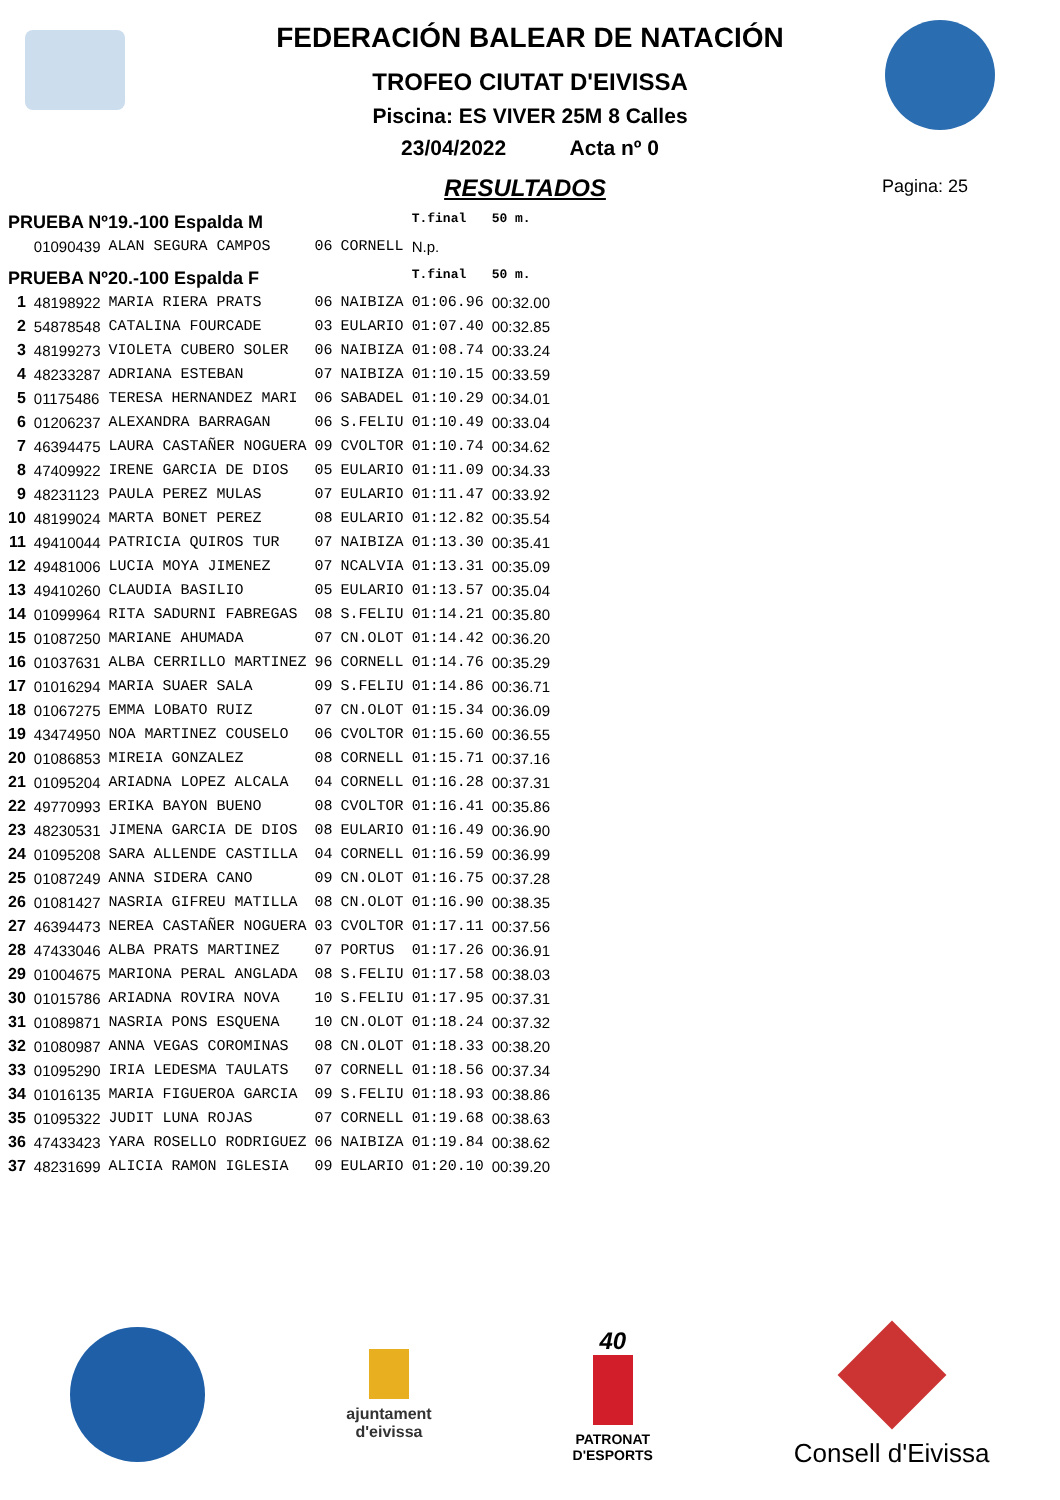FEDERACIÓN BALEAR DE NATACIÓN
TROFEO CIUTAT D'EIVISSA
Piscina: ES VIVER 25M 8 Calles
23/04/2022 Acta nº 0
RESULTADOS
Pagina: 25
| PRUEBA Nº19.-100 Espalda M | | | | | T.final | 50 m. |
| | 01090439 | ALAN SEGURA CAMPOS | 06 | CORNELL | N.p. | |
| PRUEBA Nº20.-100 Espalda F | | | | | T.final | 50 m. |
| 1 | 48198922 | MARIA RIERA PRATS | 06 | NAIBIZA | 01:06.96 | 00:32.00 |
| 2 | 54878548 | CATALINA FOURCADE | 03 | EULARIO | 01:07.40 | 00:32.85 |
| 3 | 48199273 | VIOLETA CUBERO SOLER | 06 | NAIBIZA | 01:08.74 | 00:33.24 |
| 4 | 48233287 | ADRIANA ESTEBAN | 07 | NAIBIZA | 01:10.15 | 00:33.59 |
| 5 | 01175486 | TERESA HERNANDEZ MARI | 06 | SABADEL | 01:10.29 | 00:34.01 |
| 6 | 01206237 | ALEXANDRA BARRAGAN | 06 | S.FELIU | 01:10.49 | 00:33.04 |
| 7 | 46394475 | LAURA CASTAÑER NOGUERA | 09 | CVOLTOR | 01:10.74 | 00:34.62 |
| 8 | 47409922 | IRENE GARCIA DE DIOS | 05 | EULARIO | 01:11.09 | 00:34.33 |
| 9 | 48231123 | PAULA PEREZ MULAS | 07 | EULARIO | 01:11.47 | 00:33.92 |
| 10 | 48199024 | MARTA BONET PEREZ | 08 | EULARIO | 01:12.82 | 00:35.54 |
| 11 | 49410044 | PATRICIA QUIROS TUR | 07 | NAIBIZA | 01:13.30 | 00:35.41 |
| 12 | 49481006 | LUCIA MOYA JIMENEZ | 07 | NCALVIA | 01:13.31 | 00:35.09 |
| 13 | 49410260 | CLAUDIA BASILIO | 05 | EULARIO | 01:13.57 | 00:35.04 |
| 14 | 01099964 | RITA SADURNI FABREGAS | 08 | S.FELIU | 01:14.21 | 00:35.80 |
| 15 | 01087250 | MARIANE AHUMADA | 07 | CN.OLOT | 01:14.42 | 00:36.20 |
| 16 | 01037631 | ALBA CERRILLO MARTINEZ | 96 | CORNELL | 01:14.76 | 00:35.29 |
| 17 | 01016294 | MARIA SUAER SALA | 09 | S.FELIU | 01:14.86 | 00:36.71 |
| 18 | 01067275 | EMMA LOBATO RUIZ | 07 | CN.OLOT | 01:15.34 | 00:36.09 |
| 19 | 43474950 | NOA MARTINEZ COUSELO | 06 | CVOLTOR | 01:15.60 | 00:36.55 |
| 20 | 01086853 | MIREIA GONZALEZ | 08 | CORNELL | 01:15.71 | 00:37.16 |
| 21 | 01095204 | ARIADNA LOPEZ ALCALA | 04 | CORNELL | 01:16.28 | 00:37.31 |
| 22 | 49770993 | ERIKA BAYON BUENO | 08 | CVOLTOR | 01:16.41 | 00:35.86 |
| 23 | 48230531 | JIMENA GARCIA DE DIOS | 08 | EULARIO | 01:16.49 | 00:36.90 |
| 24 | 01095208 | SARA ALLENDE CASTILLA | 04 | CORNELL | 01:16.59 | 00:36.99 |
| 25 | 01087249 | ANNA SIDERA CANO | 09 | CN.OLOT | 01:16.75 | 00:37.28 |
| 26 | 01081427 | NASRIA GIFREU MATILLA | 08 | CN.OLOT | 01:16.90 | 00:38.35 |
| 27 | 46394473 | NEREA CASTAÑER NOGUERA | 03 | CVOLTOR | 01:17.11 | 00:37.56 |
| 28 | 47433046 | ALBA PRATS MARTINEZ | 07 | PORTUS | 01:17.26 | 00:36.91 |
| 29 | 01004675 | MARIONA PERAL ANGLADA | 08 | S.FELIU | 01:17.58 | 00:38.03 |
| 30 | 01015786 | ARIADNA ROVIRA NOVA | 10 | S.FELIU | 01:17.95 | 00:37.31 |
| 31 | 01089871 | NASRIA PONS ESQUENA | 10 | CN.OLOT | 01:18.24 | 00:37.32 |
| 32 | 01080987 | ANNA VEGAS COROMINAS | 08 | CN.OLOT | 01:18.33 | 00:38.20 |
| 33 | 01095290 | IRIA LEDESMA TAULATS | 07 | CORNELL | 01:18.56 | 00:37.34 |
| 34 | 01016135 | MARIA FIGUEROA GARCIA | 09 | S.FELIU | 01:18.93 | 00:38.86 |
| 35 | 01095322 | JUDIT LUNA ROJAS | 07 | CORNELL | 01:19.68 | 00:38.63 |
| 36 | 47433423 | YARA ROSELLO RODRIGUEZ | 06 | NAIBIZA | 01:19.84 | 00:38.62 |
| 37 | 48231699 | ALICIA RAMON IGLESIA | 09 | EULARIO | 01:20.10 | 00:39.20 |
ajuntament
d'eivissa
40
PATRONAT
D'ESPORTS
Consell d'Eivissa